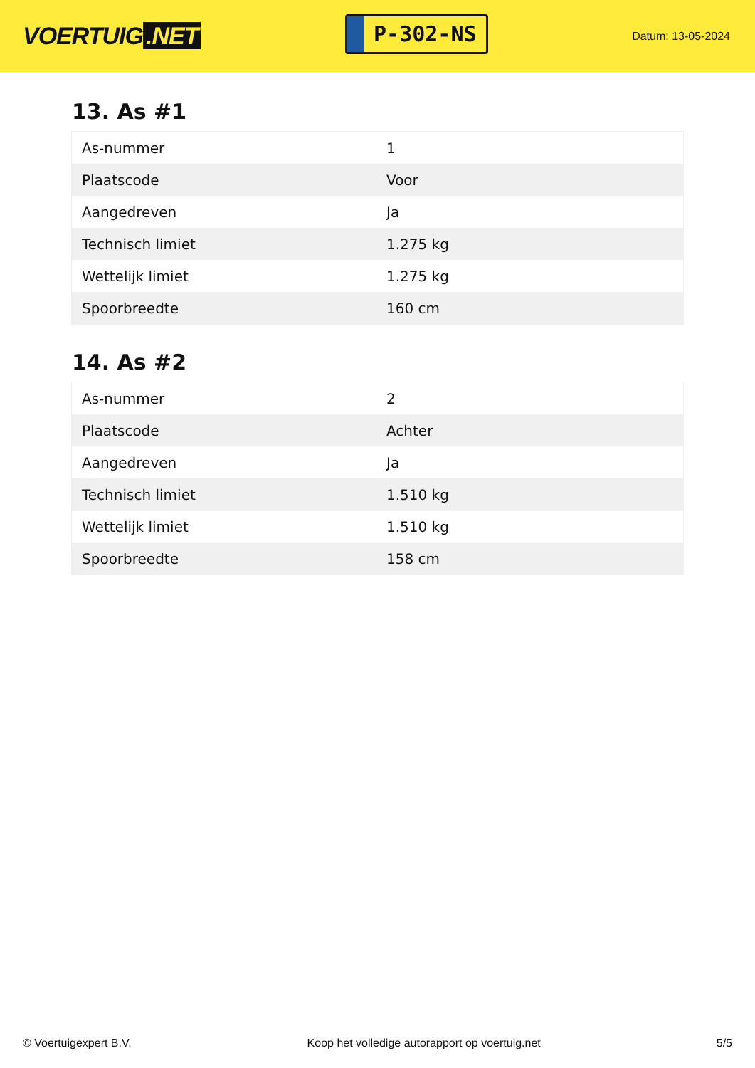VOERTUIG.NET
P-302-NS
Datum: 13-05-2024
13. As #1
| As-nummer | 1 |
| Plaatscode | Voor |
| Aangedreven | Ja |
| Technisch limiet | 1.275 kg |
| Wettelijk limiet | 1.275 kg |
| Spoorbreedte | 160 cm |
14. As #2
| As-nummer | 2 |
| Plaatscode | Achter |
| Aangedreven | Ja |
| Technisch limiet | 1.510 kg |
| Wettelijk limiet | 1.510 kg |
| Spoorbreedte | 158 cm |
© Voertuigexpert B.V. Koop het volledige autorapport op voertuig.net 5/5